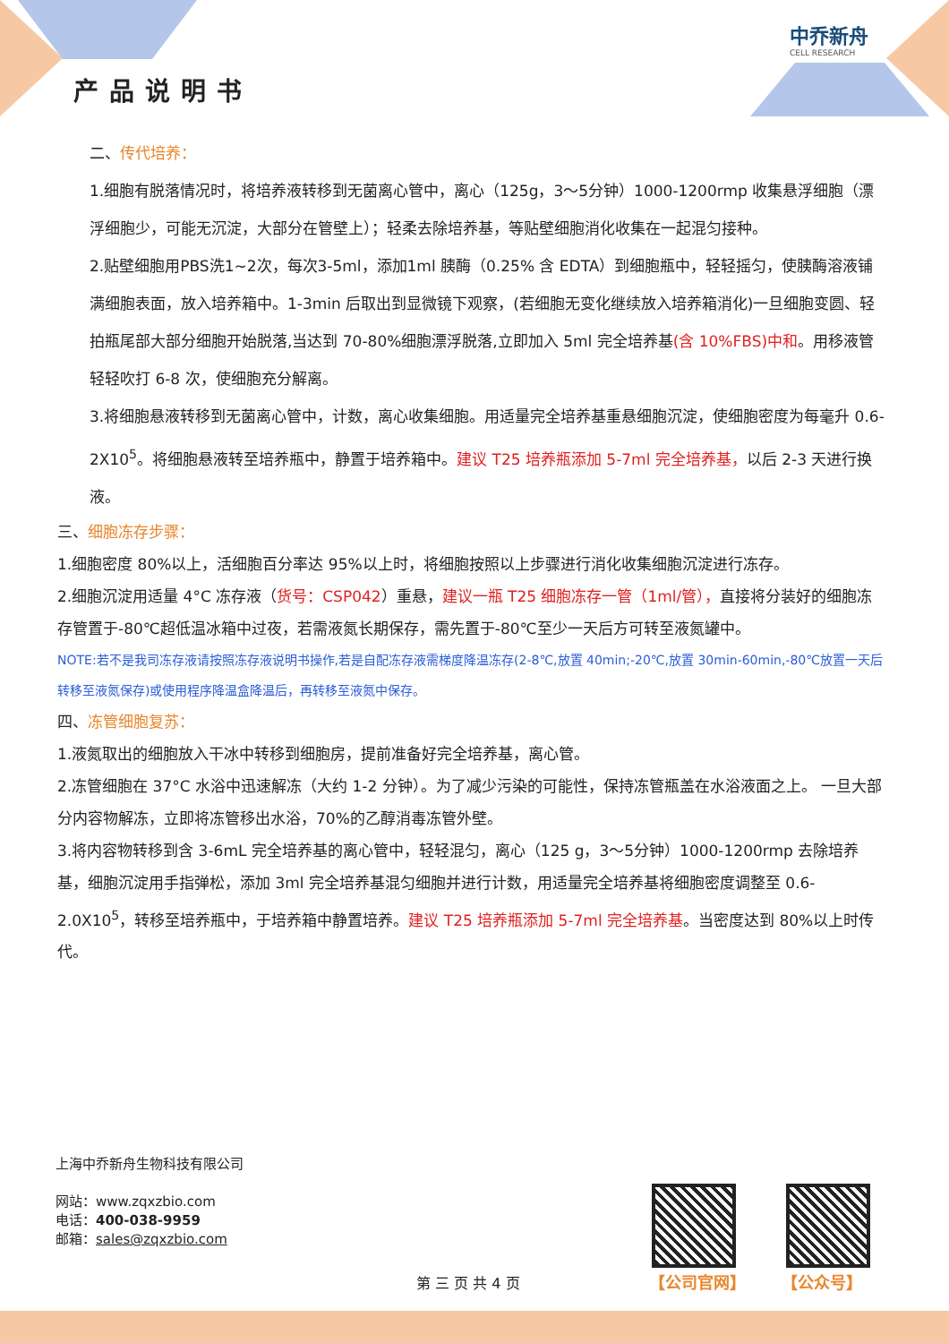中乔新舟
CELL RESEARCH
产品说明书
二、传代培养：
1.细胞有脱落情况时，将培养液转移到无菌离心管中，离心（125g，3～5分钟）1000-1200rmp 收集悬浮细胞（漂浮细胞少，可能无沉淀，大部分在管壁上）；轻柔去除培养基，等贴壁细胞消化收集在一起混匀接种。
2.贴壁细胞用PBS洗1~2次，每次3-5ml，添加1ml 胰酶（0.25% 含 EDTA）到细胞瓶中，轻轻摇匀，使胰酶溶液铺满细胞表面，放入培养箱中。1-3min 后取出到显微镜下观察，(若细胞无变化继续放入培养箱消化)一旦细胞变圆、轻拍瓶尾部大部分细胞开始脱落,当达到 70-80%细胞漂浮脱落,立即加入 5ml 完全培养基(含 10%FBS)中和。用移液管轻轻吹打 6-8 次，使细胞充分解离。
3.将细胞悬液转移到无菌离心管中，计数，离心收集细胞。用适量完全培养基重悬细胞沉淀，使细胞密度为每毫升 0.6-2X10<sup>5</sup>。将细胞悬液转至培养瓶中，静置于培养箱中。建议 T25 培养瓶添加 5-7ml 完全培养基，以后 2-3 天进行换液。
三、细胞冻存步骤：
1.细胞密度 80%以上，活细胞百分率达 95%以上时，将细胞按照以上步骤进行消化收集细胞沉淀进行冻存。
2.细胞沉淀用适量 4°C 冻存液（货号：CSP042）重悬，建议一瓶 T25 细胞冻存一管（1ml/管），直接将分装好的细胞冻存管置于-80℃超低温冰箱中过夜，若需液氮长期保存，需先置于-80℃至少一天后方可转至液氮罐中。
NOTE:若不是我司冻存液请按照冻存液说明书操作,若是自配冻存液需梯度降温冻存(2-8℃,放置 40min;-20℃,放置 30min-60min,-80℃放置一天后转移至液氮保存)或使用程序降温盒降温后，再转移至液氮中保存。
四、冻管细胞复苏：
1.液氮取出的细胞放入干冰中转移到细胞房，提前准备好完全培养基，离心管。
2.冻管细胞在 37°C 水浴中迅速解冻（大约 1-2 分钟）。为了减少污染的可能性，保持冻管瓶盖在水浴液面之上。 一旦大部分内容物解冻，立即将冻管移出水浴，70%的乙醇消毒冻管外壁。
3.将内容物转移到含 3-6mL 完全培养基的离心管中，轻轻混匀，离心（125 g，3～5分钟）1000-1200rmp 去除培养基，细胞沉淀用手指弹松，添加 3ml 完全培养基混匀细胞并进行计数，用适量完全培养基将细胞密度调整至 0.6-2.0X10<sup>5</sup>，转移至培养瓶中，于培养箱中静置培养。建议 T25 培养瓶添加 5-7ml 完全培养基。当密度达到 80%以上时传代。
上海中乔新舟生物科技有限公司
网站：www.zqxzbio.com
电话：400-038-9959
邮箱：sales@zqxzbio.com
【公司官网】 【公众号】
第 三 页 共 4 页